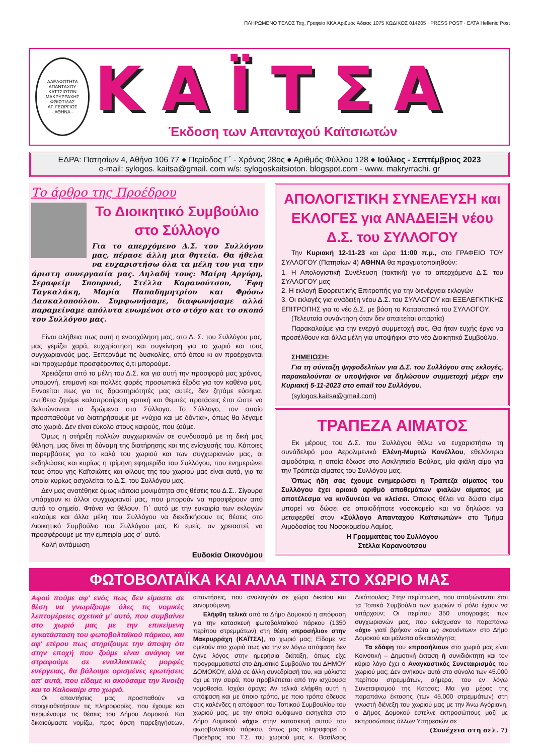ΠΛΗΡΩΜΕΝΟ ΤΕΛΟΣ Ταχ. Γραφείο ΚΚΑ Αριθμός Άδειας 1075 ΚΩΔΙΚΟΣ 014205 · PRESS POST · ΕΛΤΑ Hellenic Post
ΑΔΕΛΦΟΤΗΤΑ ΑΠΑΝΤΑΧΟΥ ΚΑΤΤΣΙΩΤΩΝ ΜΑΚΡΥΡΡΑΧΗΣ ΦΘΙΩΤΙΔΑΣ
ΑΓ. ΓΕΩΡΓΙΟΣ
- ΑΘΗΝΑ -
ΚΑΪΤΣΑ
Έκδοση των Απανταχού Καϊτσιωτών
ΕΔΡΑ: Πατησίων 4, Αθήνα 106 77 ● Περίοδος Γ΄ - Χρόνος 28ος ● Αριθμός Φύλλου 128 ● Ιούλιος - Σεπτέμβριος 2023
e-mail: sylogos. kaitsa@gmail. com w/s: sylogoskaitsioton. blogspot.com - www. makryrrachi. gr
Το άρθρο της Προέδρου
Το Διοικητικό Συμβούλιο στο Σύλλογο
Για το απερχόμενο Δ.Σ. του Συλλόγου μας, πέρασε άλλη μια θητεία. Θα ήθελα να ευχαριστήσω όλα τα μέλη του για την άριστη συνεργασία μας. Δηλαδή τους: Μαίρη Αργύρη, Σεραφείμ Σπουρνιά, Στέλλα Καρανούτσου, ΄Εφη Ταγκαλάκη, Μαρία Παπαδημητρίου και Φρόσω Δασκαλοπούλου. Συμφωνήσαμε, διαφωνήσαμε αλλά παραμείναμε απόλυτα ενωμένοι στο στόχο και το σκοπό του Συλλόγου μας.
Είναι αλήθεια πως αυτή η ενασχόληση μας, στο Δ. Σ. του Συλλόγου μας, μας γεμίζει χαρά, ευχαρίστηση και συγκίνηση για το χωριό και τους συγχωριανούς μας. Ξεπερνάμε τις δυσκολίες, από όπου κι αν προέρχονται και προχωράμε προσφέροντας ό,τι μπορούμε.
Χρειάζεται από τα μέλη του Δ.Σ. και για αυτή την προσφορά μας χρόνος, υπομονή, επιμονή και πολλές φορές προσωπικά έξοδα για τον καθένα μας. Εννοείται πως για τις δραστηριότητές μας αυτές, δεν ζητάμε εύσημα, αντίθετα ζητάμε καλοπροαίρετη κριτική και θεμιτές προτάσεις έτσι ώστε να βελτιώνονται τα δρώμενα στο Σύλλογο. Το Σύλλογο, τον οποίο προσπαθούμε να διατηρήσουμε με «νύχια και με δόντια», όπως θα λέγαμε στο χωριό. Δεν είναι εύκολο στους καιρούς, που ζούμε.
Όμως η στήριξη πολλών συγχωριανών σε συνδυασμό με τη δική μας θέληση, μας δίνει τη δύναμη της διατήρησης και της ενίσχυσής του. Κάποιες παρεμβάσεις για το καλό του χωριού και των συγχωριανών μας, οι εκδηλώσεις και κυρίως η τρίμηνη εφημερίδα του Συλλόγου, που ενημερώνει τους όπου γης Καϊτσιώτες και φίλους της του χωριού μας είναι αυτά, για τα οποία κυρίως ασχολείται το Δ.Σ. του Συλλόγου μας.
Δεν μας ανατέθηκε όμως κάποια μονιμότητα στις θέσεις του Δ.Σ.. Σίγουρα υπάρχουν κι άλλοι συγχωριανοί μας, που μπορούν να προσφέρουν από αυτό το σημείο. Φτάνει να θέλουν. Γι΄ αυτό με την ευκαιρία των εκλογών καλούμε και άλλα μέλη του Συλλόγου να διεκδικήσουν τις θέσεις στο Διοικητικό Συμβούλιο του Συλλόγου μας. Κι εμείς, αν χρειαστεί, να προσφέρουμε με την εμπειρία μας σ΄ αυτό.
Καλή αντάμωση
Ευδοκία Οικονόμου
ΑΠΟΛΟΓΙΣΤΙΚΗ ΣΥΝΕΛΕΥΣΗ και ΕΚΛΟΓΕΣ για ΑΝΑΔΕΙΞΗ νέου Δ.Σ. του ΣΥΛΛΟΓΟΥ
Την Κυριακή 12-11-23 και ώρα 11:00 π.μ., στο ΓΡΑΦΕΙΟ ΤΟΥ ΣΥΛΛΟΓΟΥ (Πατησίων 4) ΑΘΗΝΑ θα πραγματοποιηθούν:
1. Η Απολογιστική Συνέλευση (τακτική) για το απερχόμενο Δ.Σ. του ΣΥΛΛΟΓΟΥ μας
2. Η εκλογή Εφορευτικής Επιτροπής για την διενέργεια εκλογών
3. Οι εκλογές για ανάδειξη νέου Δ.Σ. του ΣΥΛΛΟΓΟΥ και ΕΞΕΛΕΓΚΤΙΚΗΣ ΕΠΙΤΡΟΠΗΣ για το νέο Δ.Σ. με βάση το Καταστατικό του ΣΥΛΛΟΓΟΥ.
(Τελευταία συνάντηση όταν δεν απαιτείται απαρτία)
Παρακαλούμε για την ενεργό συμμετοχή σας. Θα ήταν ευχής έργο να προσέλθουν και άλλα μέλη για υποψήφιοι στο νέο Διοικητικό Συμβούλιο.
ΣΗΜΕΙΩΣΗ:
Για τη σύνταξη ψηφοδελτίων για Δ.Σ. του Συλλόγου στις εκλογές, παρακαλούνται οι υποψήφιοι να δηλώσουν συμμετοχή μέχρι την Κυριακή 5-11-2023 στο email του Συλλόγου.
(sylogos.kaitsa@gmail.com)
ΤΡΑΠΕΖΑ ΑΙΜΑΤΟΣ
Εκ μέρους του Δ.Σ. του Συλλόγου θέλω να ευχαριστήσω τη συνάδελφό μου Αερολιμενικό Ελένη-Μυρτώ Κανέλλου, εθελόντρια αιμοδότρια, η οποία έδωσε στο Ασκληπιείο Βούλας, μία φιάλη αίμα για την Τράπεζα αίματος του Συλλόγου μας.
Όπως ήδη σας έχουμε ενημερώσει η Τράπεζα αίματος του Συλλόγου έχει οριακό αριθμό αποθεμάτων φιαλών αίματος με αποτέλεσμα να κινδυνεύει να κλείσει. Όποιος θέλει να δώσει αίμα μπορεί να δώσει σε οποιοδήποτε νοσοκομείο και να δηλώσει να μεταφερθεί στον «Σύλλογο Απανταχού Καϊτσιωτών» στο Τμήμα Αιμοδοσίας του Νοσοκομείου Λαμίας.
Η Γραμματέας του Συλλόγου
Στέλλα Καρανούτσου
ΦΩΤΟΒΟΛΤΑΪΚΑ ΚΑΙ ΑΛΛΑ ΤΙΝΑ ΣΤΟ ΧΩΡΙΟ ΜΑΣ
Αφού πούμε αφ' ενός πως δεν είμαστε σε θέση να γνωρίζουμε όλες τις νομικές λεπτομέρειες σχετικά μ' αυτό, που συμβαίνει στο χωριό μας με την επικείμενη εγκατάσταση του φωτοβολταϊκού πάρκου, και αφ' ετέρου πως στηρίζουμε την άποψη ότι στην εποχή που ζούμε είναι ανάγκη να στραφούμε σε εναλλακτικές μορφές ενέργειας, θα βάλουμε ορισμένες ερωτήσεις απ' αυτά, που είδαμε κι ακούσαμε την Άνοιξη και το Καλοκαίρι στο χωριό.
Οι απαντήσεις μας προσπαθούν να στοιχειοθετήσουν τις πληροφορίες, που έχουμε και περιμένουμε τις θέσεις του Δήμου Δομοκού. Και δικαιούμαστε νομίζω, προς άρση παρεξηγήσεων, απαντήσεις, που αναλογούν σε χώρα δικαίου και ευνομούμενη.
Ελήφθη τελικά από το Δήμο Δομοκού η απόφαση για την κατασκευή φωτοβολταϊκού πάρκου (1350 περίπου στρεμμάτων) στη θέση «προσήλιο» στην Μακρυρράχη (ΚΑΪΤΣΑ), το χωριό μας; Είδαμε να ομιλούν στο χωριό πως για την εν λόγω απόφαση δεν έγινε λόγος στην ημερήσια διάταξη, όπως είχε προγραμματιστεί στο Δημοτικό Συμβούλιο του ΔΗΜΟΥ ΔΟΜΟΚΟΥ, αλλά σε άλλη συνεδρίασή του, και μάλιστα όχι με την σειρά, που προβλέπεται από την ισχύουσα νομοθεσία. Ισχύει άραγε; Αν τελικά ελήφθη αυτή η απόφαση και με όποιο τρόπο, με ποιο τρόπο όδευσε στις καλένδες η απόφαση του Τοπικού Συμβουλίου του χωριού μας, με την οποία ομόφωνα εισηγείται στο Δήμο Δομοκού «όχι» στην κατασκευή αυτού του φωτοβολταϊκού πάρκου, όπως μας πληροφορεί ο Πρόεδρος του Τ.Σ. του χωριού μας κ. Βασίλειος Δικόπουλος; Στην περίπτωση, που απαξιώνονται έτσι τα Τοπικά Συμβούλια των χωριών τί ρόλο έχουν να υπάρχουν; Οι περίπου 350 υπογραφές των συγχωριανών μας, που ενίσχυσαν το παραπάνω «όχι» γιατί βρήκαν «ώτα μη ακουόντων» στο Δήμο Δομοκού και μάλιστα αδικαιολόγητα;
Τα εδάφη του «προσήλιου» στο χωριό μας είναι Κοινοτική – Δημοτική έκταση ή συνιδιόκτητη και τον κύριο λόγο έχει ο Αναγκαστικός Συνεταιρισμός του χωριού μας; Δεν ανήκουν αυτά στο σύνολο των 45.000 περίπου στρεμμάτων, σήμερα, του εν λόγω Συνεταιρισμού της Κατσας; Μα για μέρος της παραπάνω έκτασης (των 45.000 στρεμμάτων) στη γνωστή διένεξη του χωριού μας με την Άνω Αγόριανη, ο Δήμος Δομοκού έστελνε εκπροσώπους μαζί με εκπροσώπους άλλων Υπηρεσιών σε
(Συνέχεια στη σελ. 7)